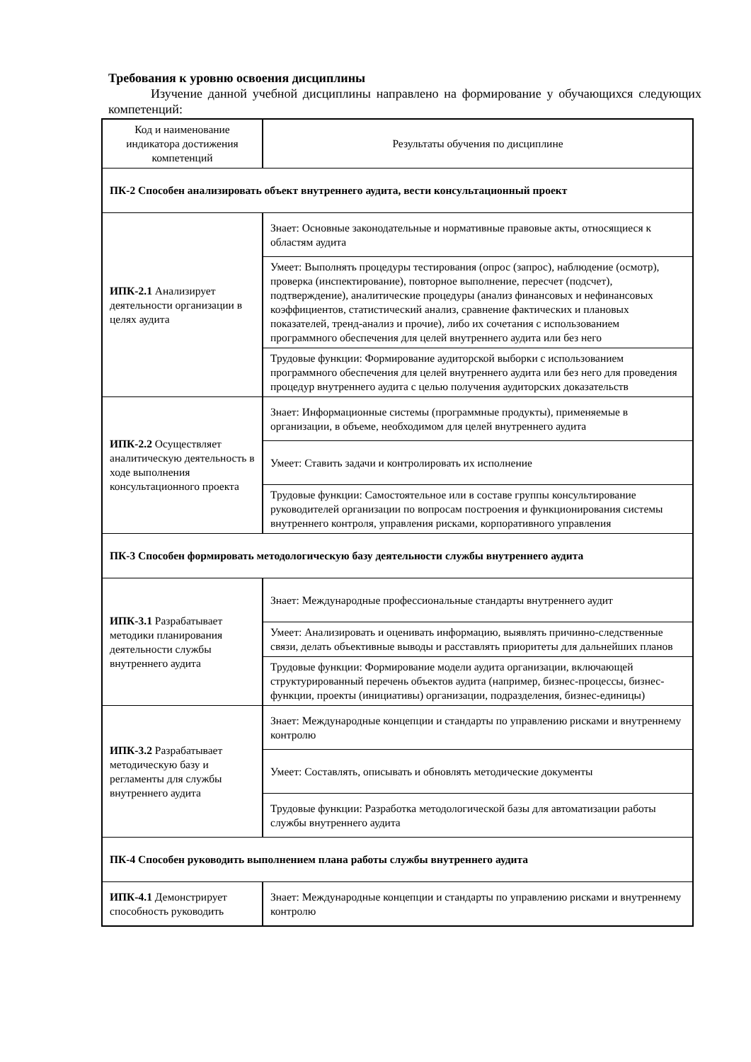Требования к уровню освоения дисциплины
Изучение данной учебной дисциплины направлено на формирование у обучающихся следующих компетенций:
| Код и наименование индикатора достижения компетенций | Результаты обучения по дисциплине |
| --- | --- |
| ПК-2 Способен анализировать объект внутреннего аудита, вести консультационный проект | |
| ИПК-2.1 Анализирует деятельности организации в целях аудита | Знает: Основные законодательные и нормативные правовые акты, относящиеся к областям аудита |
| | Умеет: Выполнять процедуры тестирования (опрос (запрос), наблюдение (осмотр), проверка (инспектирование), повторное выполнение, пересчет (подсчет), подтверждение), аналитические процедуры (анализ финансовых и нефинансовых коэффициентов, статистический анализ, сравнение фактических и плановых показателей, тренд-анализ и прочие), либо их сочетания с использованием программного обеспечения для целей внутреннего аудита или без него |
| | Трудовые функции: Формирование аудиторской выборки с использованием программного обеспечения для целей внутреннего аудита или без него для проведения процедур внутреннего аудита с целью получения аудиторских доказательств |
| ИПК-2.2 Осуществляет аналитическую деятельность в ходе выполнения консультационного проекта | Знает: Информационные системы (программные продукты), применяемые в организации, в объеме, необходимом для целей внутреннего аудита |
| | Умеет: Ставить задачи и контролировать их исполнение |
| | Трудовые функции: Самостоятельное или в составе группы консультирование руководителей организации по вопросам построения и функционирования системы внутреннего контроля, управления рисками, корпоративного управления |
| ПК-3 Способен формировать методологическую базу деятельности службы внутреннего аудита | |
| ИПК-3.1 Разрабатывает методики планирования деятельности службы внутреннего аудита | Знает: Международные профессиональные стандарты внутреннего аудит |
| | Умеет: Анализировать и оценивать информацию, выявлять причинно-следственные связи, делать объективные выводы и расставлять приоритеты для дальнейших планов |
| | Трудовые функции: Формирование модели аудита организации, включающей структурированный перечень объектов аудита (например, бизнес-процессы, бизнес-функции, проекты (инициативы) организации, подразделения, бизнес-единицы) |
| ИПК-3.2 Разрабатывает методическую базу и регламенты для службы внутреннего аудита | Знает: Международные концепции и стандарты по управлению рисками и внутреннему контролю |
| | Умеет: Составлять, описывать и обновлять методические документы |
| | Трудовые функции: Разработка методологической базы для автоматизации работы службы внутреннего аудита |
| ПК-4 Способен руководить выполнением плана работы службы внутреннего аудита | |
| ИПК-4.1 Демонстрирует способность руководить | Знает: Международные концепции и стандарты по управлению рисками и внутреннему контролю |